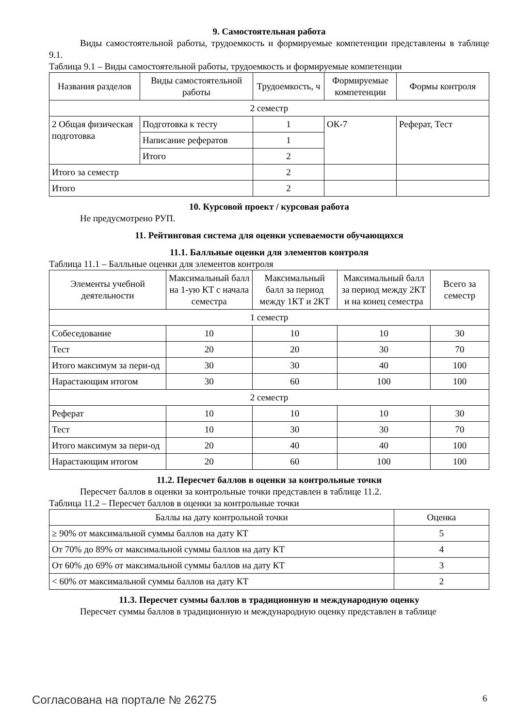9. Самостоятельная работа
Виды самостоятельной работы, трудоемкость и формируемые компетенции представлены в таблице 9.1.
Таблица 9.1 – Виды самостоятельной работы, трудоемкость и формируемые компетенции
| Названия разделов | Виды самостоятельной работы | Трудоемкость, ч | Формируемые компетенции | Формы контроля |
| --- | --- | --- | --- | --- |
| 2 семестр | | | | |
| 2 Общая физическая подготовка | Подготовка к тесту | 1 | ОК-7 | Реферат, Тест |
| | Написание рефератов | 1 | | |
| | Итого | 2 | | |
| Итого за семестр | | 2 | | |
| Итого | | 2 | | |
10. Курсовой проект / курсовая работа
Не предусмотрено РУП.
11. Рейтинговая система для оценки успеваемости обучающихся
11.1. Балльные оценки для элементов контроля
Таблица 11.1 – Балльные оценки для элементов контроля
| Элементы учебной деятельности | Максимальный балл на 1-ую КТ с начала семестра | Максимальный балл за период между 1КТ и 2КТ | Максимальный балл за период между 2КТ и на конец семестра | Всего за семестр |
| --- | --- | --- | --- | --- |
| 1 семестр | | | | |
| Собеседование | 10 | 10 | 10 | 30 |
| Тест | 20 | 20 | 30 | 70 |
| Итого максимум за пери-од | 30 | 30 | 40 | 100 |
| Нарастающим итогом | 30 | 60 | 100 | 100 |
| 2 семестр | | | | |
| Реферат | 10 | 10 | 10 | 30 |
| Тест | 10 | 30 | 30 | 70 |
| Итого максимум за пери-од | 20 | 40 | 40 | 100 |
| Нарастающим итогом | 20 | 60 | 100 | 100 |
11.2. Пересчет баллов в оценки за контрольные точки
Пересчет баллов в оценки за контрольные точки представлен в таблице 11.2.
Таблица 11.2 – Пересчет баллов в оценки за контрольные точки
| Баллы на дату контрольной точки | Оценка |
| --- | --- |
| ≥ 90% от максимальной суммы баллов на дату КТ | 5 |
| От 70% до 89% от максимальной суммы баллов на дату КТ | 4 |
| От 60% до 69% от максимальной суммы баллов на дату КТ | 3 |
| < 60% от максимальной суммы баллов на дату КТ | 2 |
11.3. Пересчет суммы баллов в традиционную и международную оценку
Пересчет суммы баллов в традиционную и международную оценку представлен в таблице
Согласована на портале № 26275 6